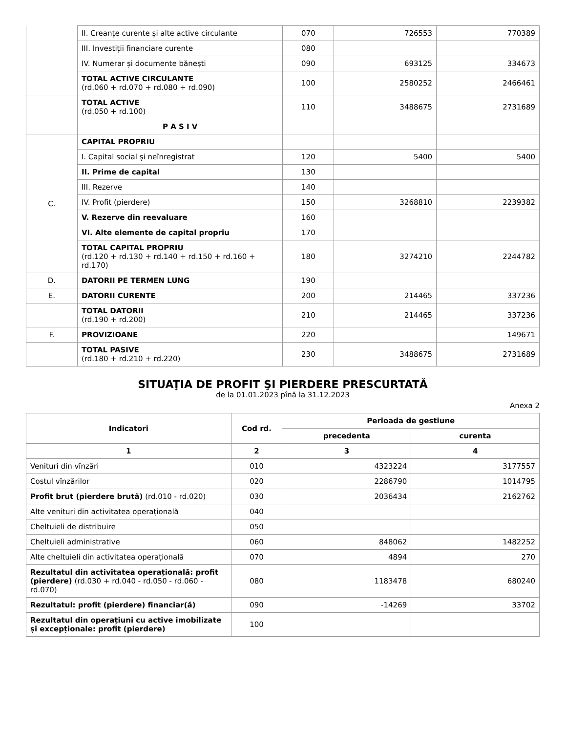| | II. Creanțe curente și alte active circulante | 070 | 726553 | 770389 |
| | III. Investiții financiare curente | 080 | | |
| | IV. Numerar și documente bănești | 090 | 693125 | 334673 |
| | TOTAL ACTIVE CIRCULANTE (rd.060 + rd.070 + rd.080 + rd.090) | 100 | 2580252 | 2466461 |
| | TOTAL ACTIVE (rd.050 + rd.100) | 110 | 3488675 | 2731689 |
| | P A S I V | | | |
| C. | CAPITAL PROPRIU | | | |
| | I. Capital social și neînregistrat | 120 | 5400 | 5400 |
| | II. Prime de capital | 130 | | |
| | III. Rezerve | 140 | | |
| | IV. Profit (pierdere) | 150 | 3268810 | 2239382 |
| | V. Rezerve din reevaluare | 160 | | |
| | VI. Alte elemente de capital propriu | 170 | | |
| | TOTAL CAPITAL PROPRIU (rd.120 + rd.130 + rd.140 + rd.150 + rd.160 + rd.170) | 180 | 3274210 | 2244782 |
| D. | DATORII PE TERMEN LUNG | 190 | | |
| E. | DATORII CURENTE | 200 | 214465 | 337236 |
| | TOTAL DATORII (rd.190 + rd.200) | 210 | 214465 | 337236 |
| F. | PROVIZIOANE | 220 | | 149671 |
| | TOTAL PASIVE (rd.180 + rd.210 + rd.220) | 230 | 3488675 | 2731689 |
SITUAŢIA DE PROFIT ŞI PIERDERE PRESCURTATĂ
de la 01.01.2023 pînă la 31.12.2023
Anexa 2
| Indicatori | Cod rd. | Perioada de gestiune | |
| --- | --- | --- | --- |
| | | precedenta | curenta |
| 1 | 2 | 3 | 4 |
| Venituri din vînzări | 010 | 4323224 | 3177557 |
| Costul vînzărilor | 020 | 2286790 | 1014795 |
| Profit brut (pierdere brută) (rd.010 - rd.020) | 030 | 2036434 | 2162762 |
| Alte venituri din activitatea operațională | 040 | | |
| Cheltuieli de distribuire | 050 | | |
| Cheltuieli administrative | 060 | 848062 | 1482252 |
| Alte cheltuieli din activitatea operațională | 070 | 4894 | 270 |
| Rezultatul din activitatea operațională: profit (pierdere) (rd.030 + rd.040 - rd.050 - rd.060 - rd.070) | 080 | 1183478 | 680240 |
| Rezultatul: profit (pierdere) financiar(ă) | 090 | -14269 | 33702 |
| Rezultatul din operațiuni cu active imobilizate și excepționale: profit (pierdere) | 100 | | |